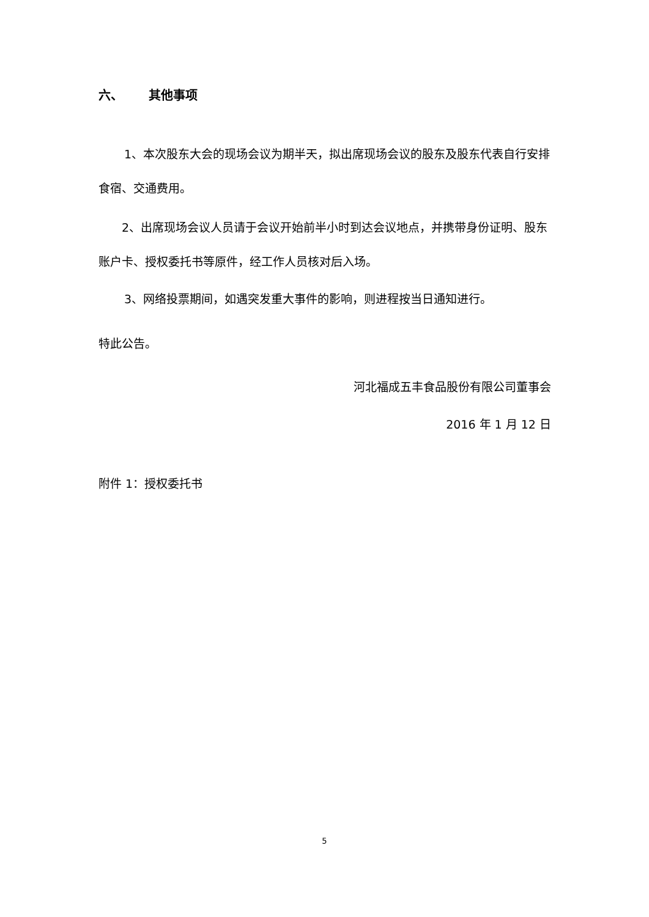六、 其他事项
1、本次股东大会的现场会议为期半天，拟出席现场会议的股东及股东代表自行安排食宿、交通费用。
2、出席现场会议人员请于会议开始前半小时到达会议地点，并携带身份证明、股东账户卡、授权委托书等原件，经工作人员核对后入场。
3、网络投票期间，如遇突发重大事件的影响，则进程按当日通知进行。
特此公告。
河北福成五丰食品股份有限公司董事会
2016 年 1 月 12 日
附件 1：授权委托书
5